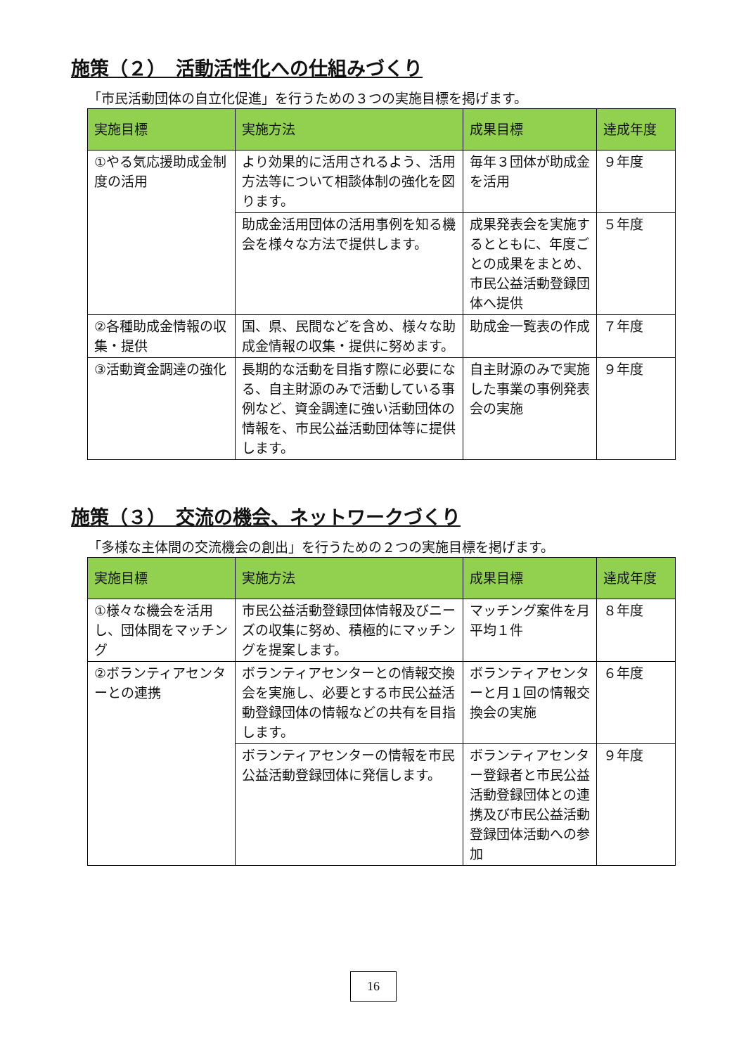施策（２）　活動活性化への仕組みづくり
「市民活動団体の自立化促進」を行うための３つの実施目標を掲げます。
| 実施目標 | 実施方法 | 成果目標 | 達成年度 |
| --- | --- | --- | --- |
| ①やる気応援助成金制度の活用 | より効果的に活用されるよう、活用方法等について相談体制の強化を図ります。 | 毎年３団体が助成金を活用 | ９年度 |
| | 助成金活用団体の活用事例を知る機会を様々な方法で提供します。 | 成果発表会を実施するとともに、年度ごとの成果をまとめ、市民公益活動登録団体へ提供 | ５年度 |
| ②各種助成金情報の収集・提供 | 国、県、民間などを含め、様々な助成金情報の収集・提供に努めます。 | 助成金一覧表の作成 | ７年度 |
| ③活動資金調達の強化 | 長期的な活動を目指す際に必要になる、自主財源のみで活動している事例など、資金調達に強い活動団体の情報を、市民公益活動団体等に提供します。 | 自主財源のみで実施した事業の事例発表会の実施 | ９年度 |
施策（３）　交流の機会、ネットワークづくり
「多様な主体間の交流機会の創出」を行うための２つの実施目標を掲げます。
| 実施目標 | 実施方法 | 成果目標 | 達成年度 |
| --- | --- | --- | --- |
| ①様々な機会を活用し、団体間をマッチング | 市民公益活動登録団体情報及びニーズの収集に努め、積極的にマッチングを提案します。 | マッチング案件を月平均１件 | ８年度 |
| ②ボランティアセンターとの連携 | ボランティアセンターとの情報交換会を実施し、必要とする市民公益活動登録団体の情報などの共有を目指します。 | ボランティアセンターと月１回の情報交換会の実施 | ６年度 |
| | ボランティアセンターの情報を市民公益活動登録団体に発信します。 | ボランティアセンター登録者と市民公益活動登録団体との連携及び市民公益活動登録団体活動への参加 | ９年度 |
16